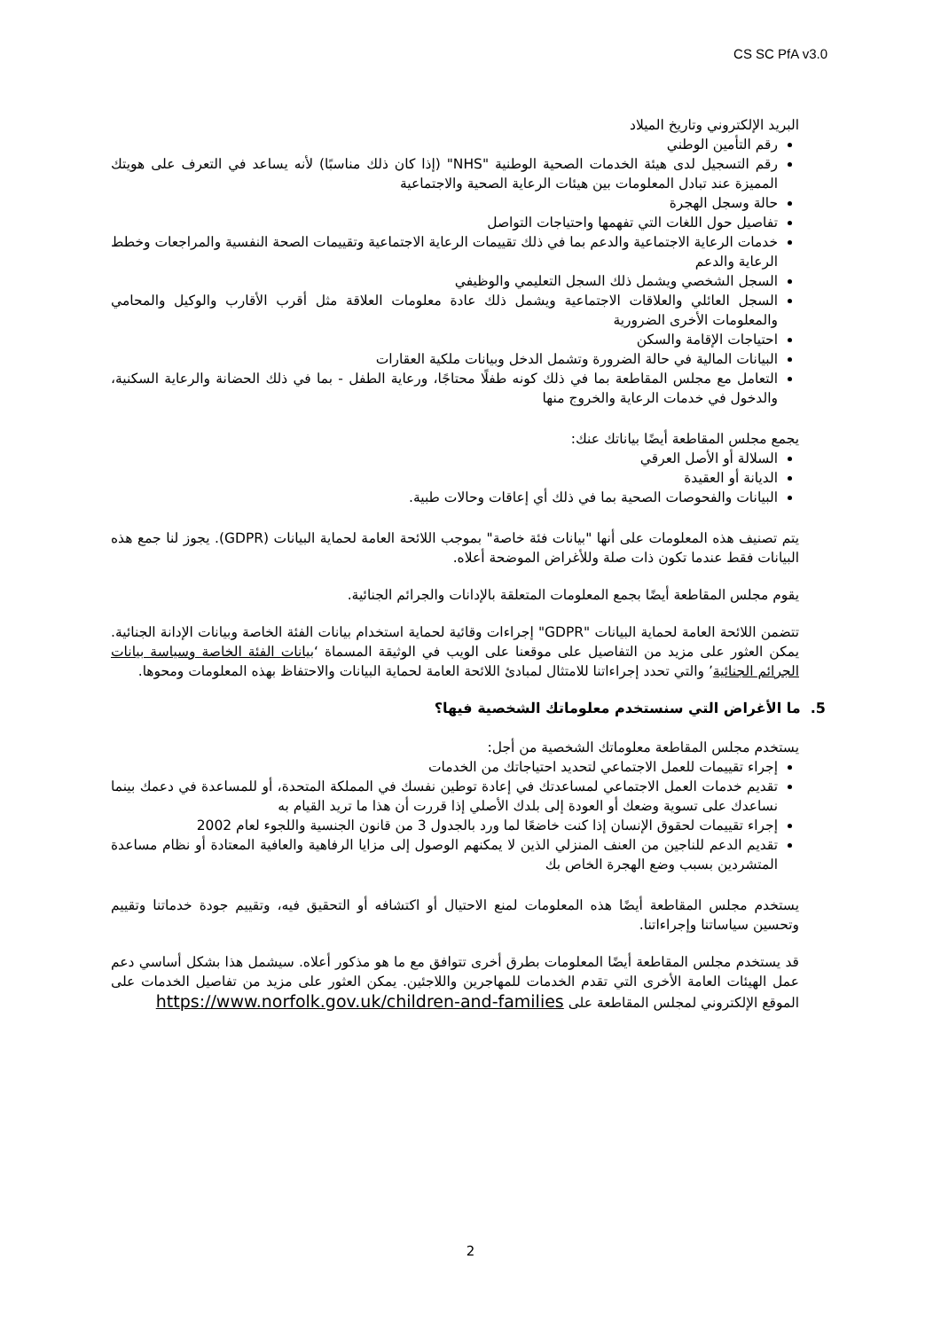CS SC PfA v3.0
البريد الإلكتروني وتاريخ الميلاد
رقم التأمين الوطني
رقم التسجيل لدى هيئة الخدمات الصحية الوطنية "NHS" (إذا كان ذلك مناسبًا) لأنه يساعد في التعرف على هويتك المميزة عند تبادل المعلومات بين هيئات الرعاية الصحية والاجتماعية
حالة وسجل الهجرة
تفاصيل حول اللغات التي تفهمها واحتياجات التواصل
خدمات الرعاية الاجتماعية والدعم بما في ذلك تقييمات الرعاية الاجتماعية وتقييمات الصحة النفسية والمراجعات وخطط الرعاية والدعم
السجل الشخصي ويشمل ذلك السجل التعليمي والوظيفي
السجل العائلي والعلاقات الاجتماعية ويشمل ذلك عادة معلومات العلاقة مثل أقرب الأقارب والوكيل والمحامي والمعلومات الأخرى الضرورية
احتياجات الإقامة والسكن
البيانات المالية في حالة الضرورة وتشمل الدخل وبيانات ملكية العقارات
التعامل مع مجلس المقاطعة بما في ذلك كونه طفلًا محتاجًا، ورعاية الطفل - بما في ذلك الحضانة والرعاية السكنية، والدخول في خدمات الرعاية والخروج منها
يجمع مجلس المقاطعة أيضًا بياناتك عنك:
السلالة أو الأصل العرقي
الديانة أو العقيدة
البيانات والفحوصات الصحية بما في ذلك أي إعاقات وحالات طبية.
يتم تصنيف هذه المعلومات على أنها "بيانات فئة خاصة" بموجب اللائحة العامة لحماية البيانات (GDPR). يجوز لنا جمع هذه البيانات فقط عندما تكون ذات صلة وللأغراض الموضحة أعلاه.
يقوم مجلس المقاطعة أيضًا بجمع المعلومات المتعلقة بالإدانات والجرائم الجنائية.
تتضمن اللائحة العامة لحماية البيانات "GDPR" إجراءات وقائية لحماية استخدام بيانات الفئة الخاصة وبيانات الإدانة الجنائية. يمكن العثور على مزيد من التفاصيل على موقعنا على الويب في الوثيقة المسماة ‘بيانات الفئة الخاصة وسياسة بيانات الجرائم الجنائية’ والتي تحدد إجراءاتنا للامتثال لمبادئ اللائحة العامة لحماية البيانات والاحتفاظ بهذه المعلومات ومحوها.
5. ما الأغراض التي سنستخدم معلوماتك الشخصية فيها؟
يستخدم مجلس المقاطعة معلوماتك الشخصية من أجل:
إجراء تقييمات للعمل الاجتماعي لتحديد احتياجاتك من الخدمات
تقديم خدمات العمل الاجتماعي لمساعدتك في إعادة توطين نفسك في المملكة المتحدة، أو للمساعدة في دعمك بينما نساعدك على تسوية وضعك أو العودة إلى بلدك الأصلي إذا قررت أن هذا ما تريد القيام به
إجراء تقييمات لحقوق الإنسان إذا كنت خاضعًا لما ورد بالجدول 3 من قانون الجنسية واللجوء لعام 2002
تقديم الدعم للناجين من العنف المنزلي الذين لا يمكنهم الوصول إلى مزايا الرفاهية والعافية المعتادة أو نظام مساعدة المتشردين بسبب وضع الهجرة الخاص بك
يستخدم مجلس المقاطعة أيضًا هذه المعلومات لمنع الاحتيال أو اكتشافه أو التحقيق فيه، وتقييم جودة خدماتنا وتقييم وتحسين سياساتنا وإجراءاتنا.
قد يستخدم مجلس المقاطعة أيضًا المعلومات بطرق أخرى تتوافق مع ما هو مذكور أعلاه. سيشمل هذا بشكل أساسي دعم عمل الهيئات العامة الأخرى التي تقدم الخدمات للمهاجرين واللاجئين. يمكن العثور على مزيد من تفاصيل الخدمات على الموقع الإلكتروني لمجلس المقاطعة على https://www.norfolk.gov.uk/children-and-families
2